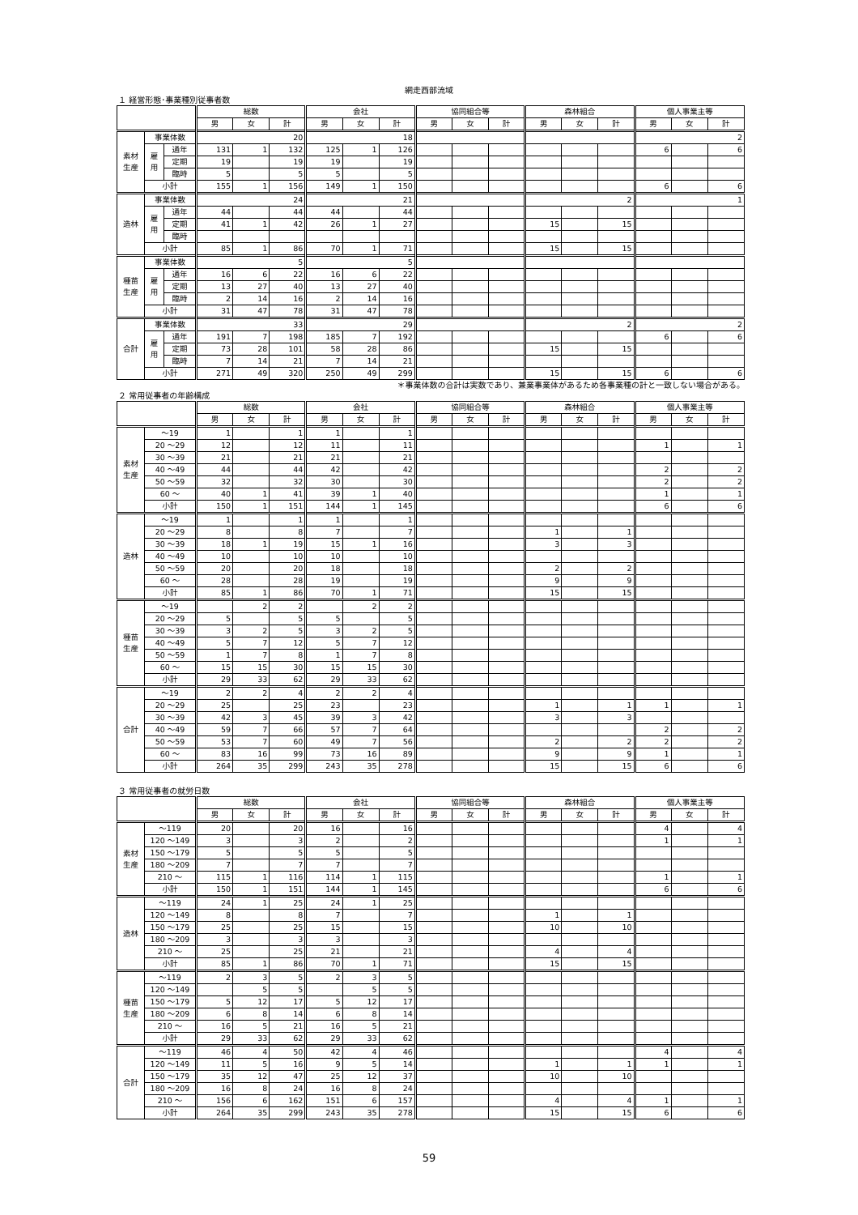網走西部流域
１ 経営形態･事業種別従事者数
| | | | 総数 | | | 会社 | | | 協同組合等 | | | 森林組合 | | | 個人事業主等 | | |
| --- | --- | --- | --- | --- | --- | --- | --- | --- | --- | --- | --- | --- | --- | --- | --- | --- | --- |
| | | | 男 | 女 | 計 | 男 | 女 | 計 | 男 | 女 | 計 | 男 | 女 | 計 | 男 | 女 | 計 |
| 素材 生産 | 事業体数 | | 20 | | | 18 | | | | | | | | | 2 | | |
| | 雇 用 | 通年 | 131 | 1 | 132 | 125 | 1 | 126 | | | | | | | 6 | | 6 |
| | | 定期 | 19 | | 19 | 19 | | 19 | | | | | | | | | |
| | | 臨時 | 5 | | 5 | 5 | | 5 | | | | | | | | | |
| | 小計 | | 155 | 1 | 156 | 149 | 1 | 150 | | | | | | | 6 | | 6 |
| 造林 | 事業体数 | | 24 | | | 21 | | | | | | 2 | | | 1 | | |
| | 雇 用 | 通年 | 44 | | 44 | 44 | | 44 | | | | | | | | | |
| | | 定期 | 41 | 1 | 42 | 26 | 1 | 27 | | | | 15 | | 15 | | | |
| | | 臨時 | | | | | | | | | | | | | | | |
| | 小計 | | 85 | 1 | 86 | 70 | 1 | 71 | | | | 15 | | 15 | | | |
| 種苗 生産 | 事業体数 | | 5 | | | 5 | | | | | | | | | | | |
| | 雇 用 | 通年 | 16 | 6 | 22 | 16 | 6 | 22 | | | | | | | | | |
| | | 定期 | 13 | 27 | 40 | 13 | 27 | 40 | | | | | | | | | |
| | | 臨時 | 2 | 14 | 16 | 2 | 14 | 16 | | | | | | | | | |
| | 小計 | | 31 | 47 | 78 | 31 | 47 | 78 | | | | | | | | | |
| 合計 | 事業体数 | | 33 | | | 29 | | | | | | 2 | | | 2 | | |
| | 雇 用 | 通年 | 191 | 7 | 198 | 185 | 7 | 192 | | | | | | | 6 | | 6 |
| | | 定期 | 73 | 28 | 101 | 58 | 28 | 86 | | | | 15 | | 15 | | | |
| | | 臨時 | 7 | 14 | 21 | 7 | 14 | 21 | | | | | | | | | |
| | 小計 | | 271 | 49 | 320 | 250 | 49 | 299 | | | | 15 | | 15 | 6 | | 6 |
＊事業体数の合計は実数であり、兼業事業体があるため各事業種の計と一致しない場合がある。
２ 常用従事者の年齢構成
| | | 総数 | | | 会社 | | | 協同組合等 | | | 森林組合 | | | 個人事業主等 | | |
| --- | --- | --- | --- | --- | --- | --- | --- | --- | --- | --- | --- | --- | --- | --- | --- | --- |
| | | 男 | 女 | 計 | 男 | 女 | 計 | 男 | 女 | 計 | 男 | 女 | 計 | 男 | 女 | 計 |
| 素材 生産 | ～19 | 1 | | 1 | 1 | | 1 | | | | | | | | | |
| | 20 ～29 | 12 | | 12 | 11 | | 11 | | | | | | | 1 | | 1 |
| | 30 ～39 | 21 | | 21 | 21 | | 21 | | | | | | | | | |
| | 40 ～49 | 44 | | 44 | 42 | | 42 | | | | | | | 2 | | 2 |
| | 50 ～59 | 32 | | 32 | 30 | | 30 | | | | | | | 2 | | 2 |
| | 60 ～ | 40 | 1 | 41 | 39 | 1 | 40 | | | | | | | 1 | | 1 |
| | 小計 | 150 | 1 | 151 | 144 | 1 | 145 | | | | | | | 6 | | 6 |
| 造林 | ～19 | 1 | | 1 | 1 | | 1 | | | | | | | | | |
| | 20 ～29 | 8 | | 8 | 7 | | 7 | | | | 1 | | 1 | | | |
| | 30 ～39 | 18 | 1 | 19 | 15 | 1 | 16 | | | | 3 | | 3 | | | |
| | 40 ～49 | 10 | | 10 | 10 | | 10 | | | | | | | | | |
| | 50 ～59 | 20 | | 20 | 18 | | 18 | | | | 2 | | 2 | | | |
| | 60 ～ | 28 | | 28 | 19 | | 19 | | | | 9 | | 9 | | | |
| | 小計 | 85 | 1 | 86 | 70 | 1 | 71 | | | | 15 | | 15 | | | |
| 種苗 生産 | ～19 | | 2 | 2 | | 2 | 2 | | | | | | | | | |
| | 20 ～29 | 5 | | 5 | 5 | | 5 | | | | | | | | | |
| | 30 ～39 | 3 | 2 | 5 | 3 | 2 | 5 | | | | | | | | | |
| | 40 ～49 | 5 | 7 | 12 | 5 | 7 | 12 | | | | | | | | | |
| | 50 ～59 | 1 | 7 | 8 | 1 | 7 | 8 | | | | | | | | | |
| | 60 ～ | 15 | 15 | 30 | 15 | 15 | 30 | | | | | | | | | |
| | 小計 | 29 | 33 | 62 | 29 | 33 | 62 | | | | | | | | | |
| 合計 | ～19 | 2 | 2 | 4 | 2 | 2 | 4 | | | | | | | | | |
| | 20 ～29 | 25 | | 25 | 23 | | 23 | | | | 1 | | 1 | 1 | | 1 |
| | 30 ～39 | 42 | 3 | 45 | 39 | 3 | 42 | | | | 3 | | 3 | | | |
| | 40 ～49 | 59 | 7 | 66 | 57 | 7 | 64 | | | | | | | 2 | | 2 |
| | 50 ～59 | 53 | 7 | 60 | 49 | 7 | 56 | | | | 2 | | 2 | 2 | | 2 |
| | 60 ～ | 83 | 16 | 99 | 73 | 16 | 89 | | | | 9 | | 9 | 1 | | 1 |
| | 小計 | 264 | 35 | 299 | 243 | 35 | 278 | | | | 15 | | 15 | 6 | | 6 |
３ 常用従事者の就労日数
| | | 総数 | | | 会社 | | | 協同組合等 | | | 森林組合 | | | 個人事業主等 | | |
| --- | --- | --- | --- | --- | --- | --- | --- | --- | --- | --- | --- | --- | --- | --- | --- | --- |
| | | 男 | 女 | 計 | 男 | 女 | 計 | 男 | 女 | 計 | 男 | 女 | 計 | 男 | 女 | 計 |
| 素材 生産 | ～119 | 20 | | 20 | 16 | | 16 | | | | | | | 4 | | 4 |
| | 120 ～149 | 3 | | 3 | 2 | | 2 | | | | | | | 1 | | 1 |
| | 150 ～179 | 5 | | 5 | 5 | | 5 | | | | | | | | | |
| | 180 ～209 | 7 | | 7 | 7 | | 7 | | | | | | | | | |
| | 210 ～ | 115 | 1 | 116 | 114 | 1 | 115 | | | | | | | 1 | | 1 |
| | 小計 | 150 | 1 | 151 | 144 | 1 | 145 | | | | | | | 6 | | 6 |
| 造林 | ～119 | 24 | 1 | 25 | 24 | 1 | 25 | | | | | | | | | |
| | 120 ～149 | 8 | | 8 | 7 | | 7 | | | | 1 | | 1 | | | |
| | 150 ～179 | 25 | | 25 | 15 | | 15 | | | | 10 | | 10 | | | |
| | 180 ～209 | 3 | | 3 | 3 | | 3 | | | | | | | | | |
| | 210 ～ | 25 | | 25 | 21 | | 21 | | | | 4 | | 4 | | | |
| | 小計 | 85 | 1 | 86 | 70 | 1 | 71 | | | | 15 | | 15 | | | |
| 種苗 生産 | ～119 | 2 | 3 | 5 | 2 | 3 | 5 | | | | | | | | | |
| | 120 ～149 | | 5 | 5 | | 5 | 5 | | | | | | | | | |
| | 150 ～179 | 5 | 12 | 17 | 5 | 12 | 17 | | | | | | | | | |
| | 180 ～209 | 6 | 8 | 14 | 6 | 8 | 14 | | | | | | | | | |
| | 210 ～ | 16 | 5 | 21 | 16 | 5 | 21 | | | | | | | | | |
| | 小計 | 29 | 33 | 62 | 29 | 33 | 62 | | | | | | | | | |
| 合計 | ～119 | 46 | 4 | 50 | 42 | 4 | 46 | | | | | | | 4 | | 4 |
| | 120 ～149 | 11 | 5 | 16 | 9 | 5 | 14 | | | | 1 | | 1 | 1 | | 1 |
| | 150 ～179 | 35 | 12 | 47 | 25 | 12 | 37 | | | | 10 | | 10 | | | |
| | 180 ～209 | 16 | 8 | 24 | 16 | 8 | 24 | | | | | | | | | |
| | 210 ～ | 156 | 6 | 162 | 151 | 6 | 157 | | | | 4 | | 4 | 1 | | 1 |
| | 小計 | 264 | 35 | 299 | 243 | 35 | 278 | | | | 15 | | 15 | 6 | | 6 |
59